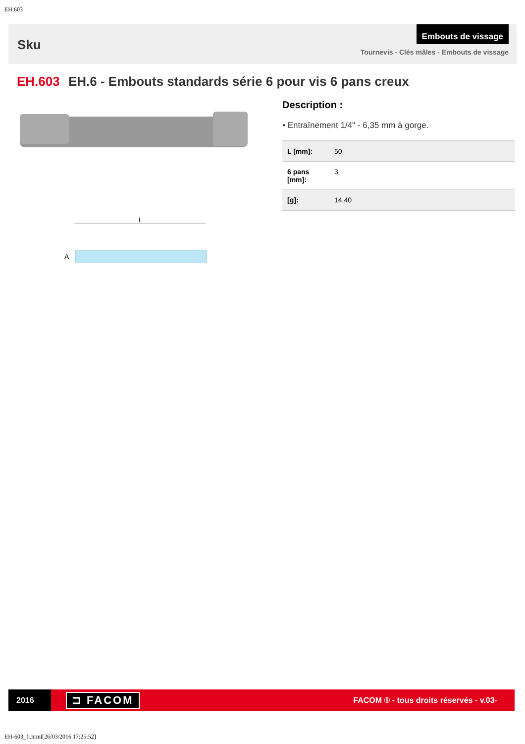EH.603
Sku
Embouts de vissage
Tournevis - Clés mâles - Embouts de vissage
EH.603 EH.6 - Embouts standards série 6 pour vis 6 pans creux
L
A
Description :
• Entraînement 1/4" - 6,35 mm à gorge.
| L [mm]: | 50 |
| 6 pans [mm]: | 3 |
| [g]: | 14,40 |
2016
⊐ FACOM
FACOM ® - tous droits réservés - v.03-
EH-603_fr.html[26/03/2016 17:25:52]